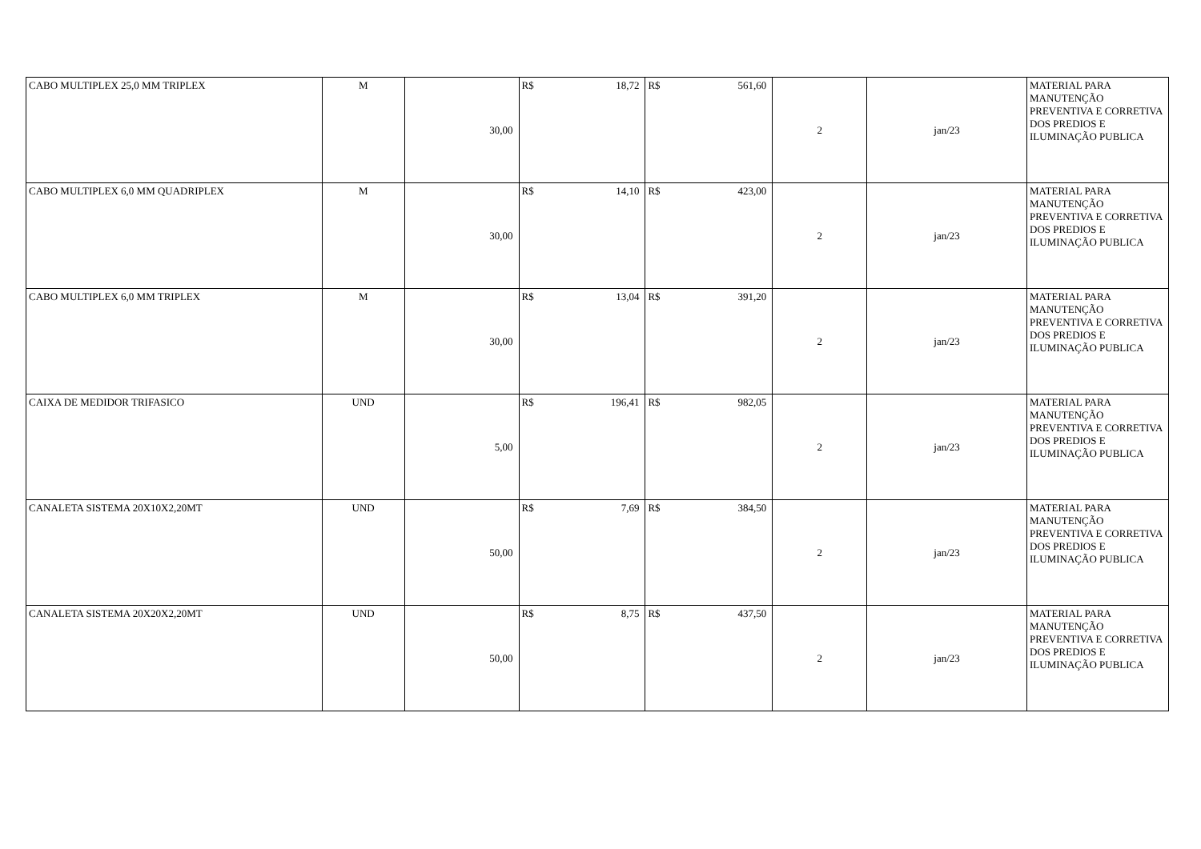| CABO MULTIPLEX 25,0 MM TRIPLEX | M | 30,00 | R$ 18,72 | R$ 561,60 | 2 | jan/23 | MATERIAL PARA MANUTENÇÃO PREVENTIVA E CORRETIVA DOS PREDIOS E ILUMINAÇÃO PUBLICA |
| CABO MULTIPLEX 6,0 MM QUADRIPLEX | M | 30,00 | R$ 14,10 | R$ 423,00 | 2 | jan/23 | MATERIAL PARA MANUTENÇÃO PREVENTIVA E CORRETIVA DOS PREDIOS E ILUMINAÇÃO PUBLICA |
| CABO MULTIPLEX 6,0 MM TRIPLEX | M | 30,00 | R$ 13,04 | R$ 391,20 | 2 | jan/23 | MATERIAL PARA MANUTENÇÃO PREVENTIVA E CORRETIVA DOS PREDIOS E ILUMINAÇÃO PUBLICA |
| CAIXA DE MEDIDOR TRIFASICO | UND | 5,00 | R$ 196,41 | R$ 982,05 | 2 | jan/23 | MATERIAL PARA MANUTENÇÃO PREVENTIVA E CORRETIVA DOS PREDIOS E ILUMINAÇÃO PUBLICA |
| CANALETA SISTEMA 20X10X2,20MT | UND | 50,00 | R$ 7,69 | R$ 384,50 | 2 | jan/23 | MATERIAL PARA MANUTENÇÃO PREVENTIVA E CORRETIVA DOS PREDIOS E ILUMINAÇÃO PUBLICA |
| CANALETA SISTEMA 20X20X2,20MT | UND | 50,00 | R$ 8,75 | R$ 437,50 | 2 | jan/23 | MATERIAL PARA MANUTENÇÃO PREVENTIVA E CORRETIVA DOS PREDIOS E ILUMINAÇÃO PUBLICA |